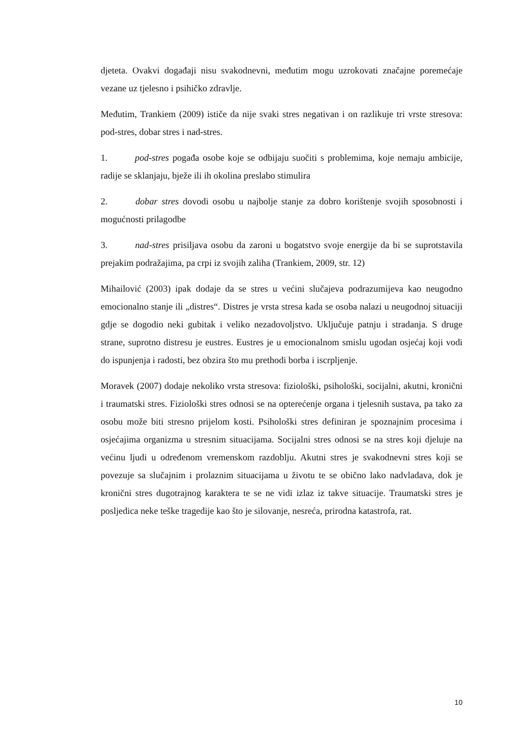djeteta. Ovakvi događaji nisu svakodnevni, međutim mogu uzrokovati značajne poremećaje vezane uz tjelesno i psihičko zdravlje.
Međutim, Trankiem (2009) ističe da nije svaki stres negativan i on razlikuje tri vrste stresova: pod-stres, dobar stres i nad-stres.
1. pod-stres pogađa osobe koje se odbijaju suočiti s problemima, koje nemaju ambicije, radije se sklanjaju, bježe ili ih okolina preslabo stimulira
2. dobar stres dovodi osobu u najbolje stanje za dobro korištenje svojih sposobnosti i mogućnosti prilagodbe
3. nad-stres prisiljava osobu da zaroni u bogatstvo svoje energije da bi se suprotstavila prejakim podražajima, pa crpi iz svojih zaliha (Trankiem, 2009, str. 12)
Mihailović (2003) ipak dodaje da se stres u većini slučajeva podrazumijeva kao neugodno emocionalno stanje ili „distres“. Distres je vrsta stresa kada se osoba nalazi u neugodnoj situaciji gdje se dogodio neki gubitak i veliko nezadovoljstvo. Uključuje patnju i stradanja. S druge strane, suprotno distresu je eustres. Eustres je u emocionalnom smislu ugodan osjećaj koji vodi do ispunjenja i radosti, bez obzira što mu prethodi borba i iscrpljenje.
Moravek (2007) dodaje nekoliko vrsta stresova: fiziološki, psihološki, socijalni, akutni, kronični i traumatski stres. Fiziološki stres odnosi se na opterećenje organa i tjelesnih sustava, pa tako za osobu može biti stresno prijelom kosti. Psihološki stres definiran je spoznajnim procesima i osjećajima organizma u stresnim situacijama. Socijalni stres odnosi se na stres koji djeluje na većinu ljudi u određenom vremenskom razdoblju. Akutni stres je svakodnevni stres koji se povezuje sa slučajnim i prolaznim situacijama u životu te se obično lako nadvladava, dok je kronični stres dugotrajnog karaktera te se ne vidi izlaz iz takve situacije. Traumatski stres je posljedica neke teške tragedije kao što je silovanje, nesreća, prirodna katastrofa, rat.
10